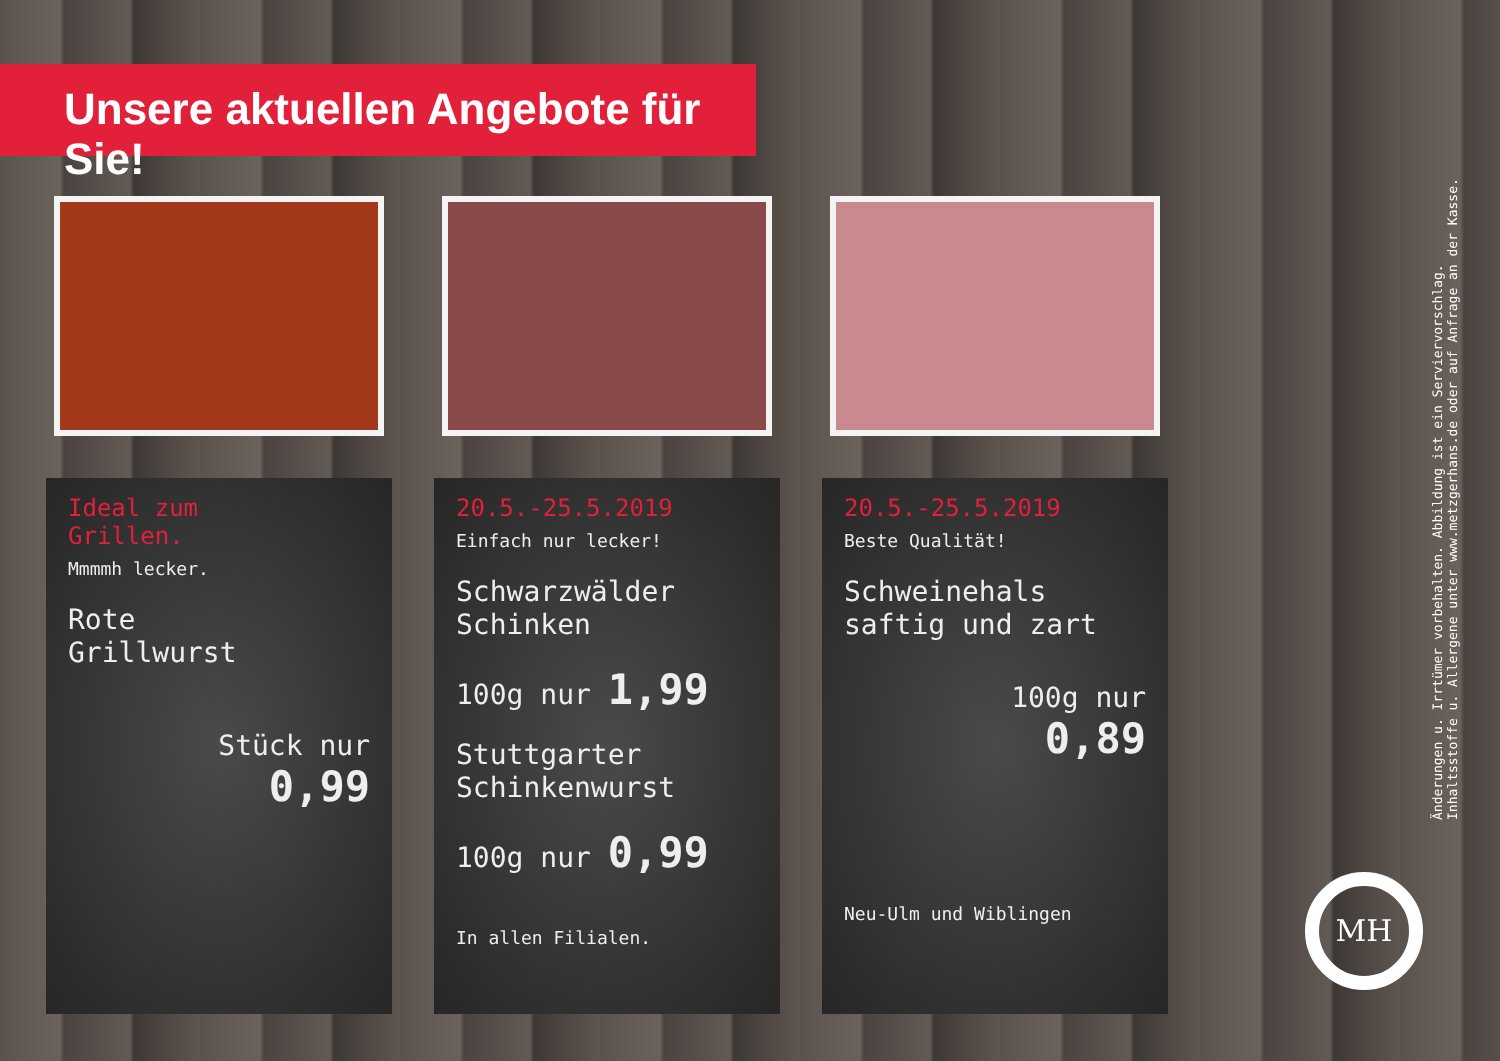Unsere aktuellen Angebote für Sie!
Ideal zum
Grillen.
Mmmmh lecker.
Rote
Grillwurst
Stück nur
0,99
20.5.-25.5.2019
Einfach nur lecker!
Schwarzwälder
Schinken
100g nur 1,99
Stuttgarter
Schinkenwurst
100g nur 0,99
In allen Filialen.
20.5.-25.5.2019
Beste Qualität!
Schweinehals
saftig und zart
100g nur
0,89
Neu-Ulm und Wiblingen
Änderungen u. Irrtümer vorbehalten. Abbildung ist ein Serviervorschlag.
Inhaltsstoffe u. Allergene unter www.metzgerhans.de oder auf Anfrage an der Kasse.
MH